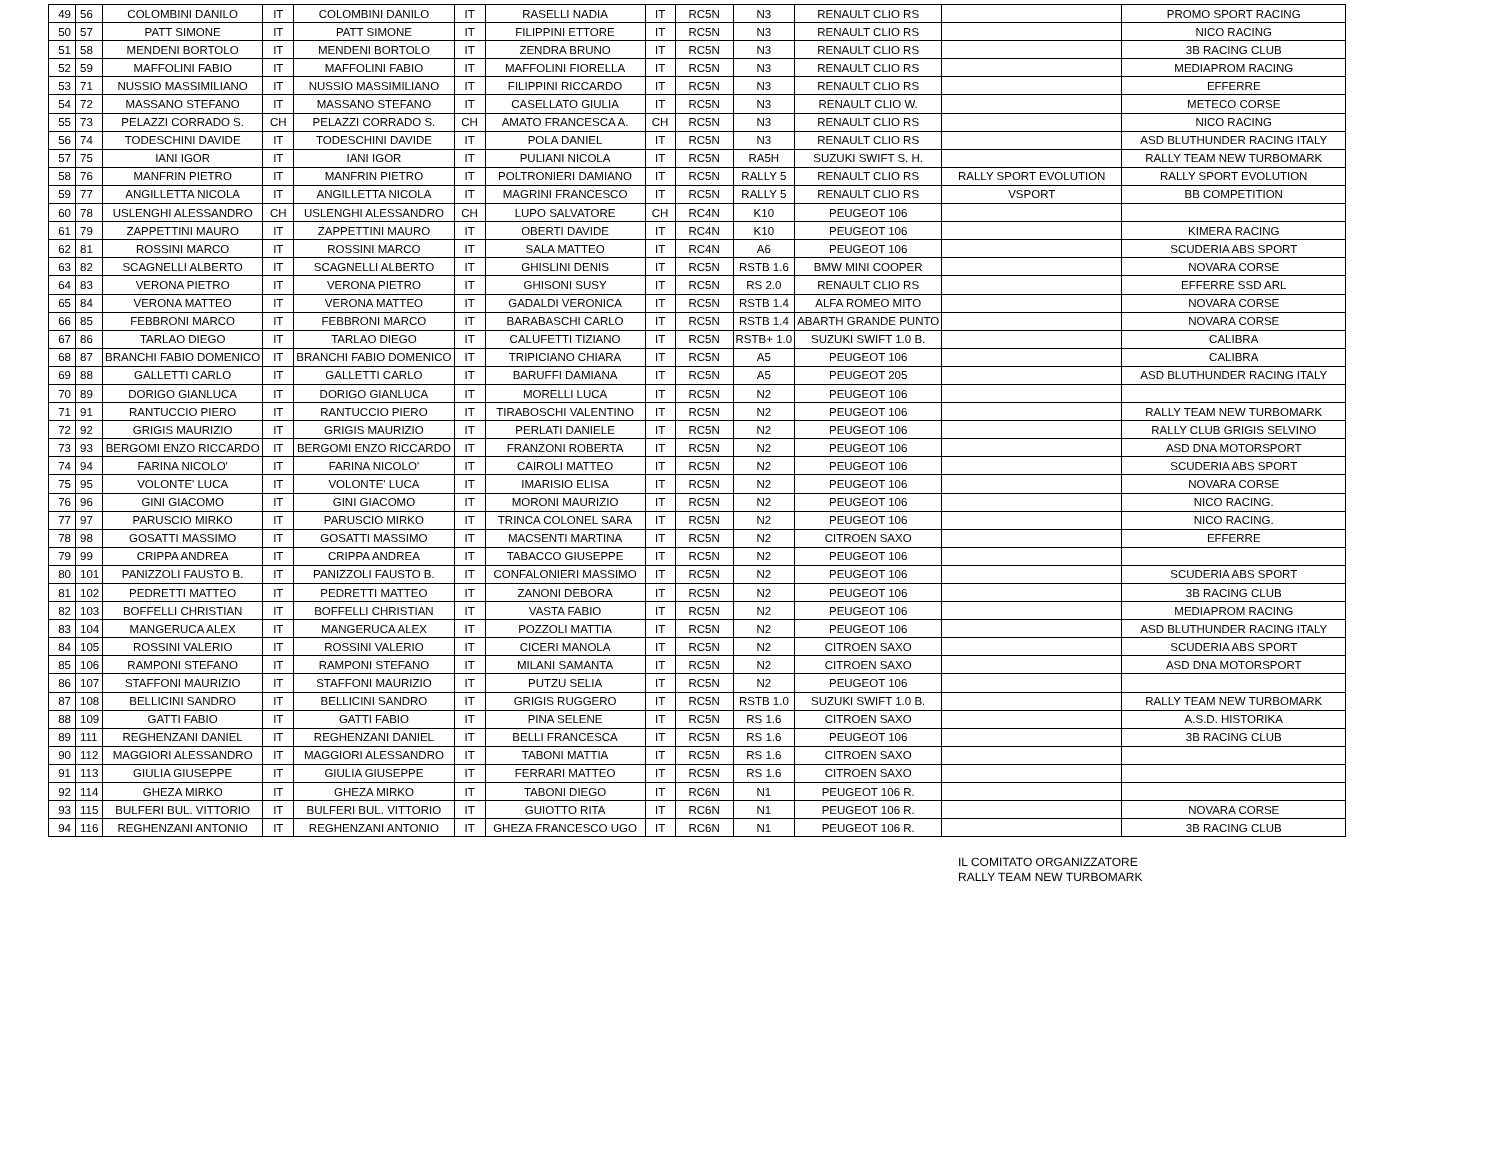| 49 | 56 | COLOMBINI DANILO | IT | COLOMBINI DANILO | IT | RASELLI NADIA | IT | RC5N | N3 | RENAULT CLIO RS | | PROMO SPORT RACING |
| 50 | 57 | PATT SIMONE | IT | PATT SIMONE | IT | FILIPPINI ETTORE | IT | RC5N | N3 | RENAULT CLIO RS | | NICO RACING |
| 51 | 58 | MENDENI BORTOLO | IT | MENDENI BORTOLO | IT | ZENDRA BRUNO | IT | RC5N | N3 | RENAULT CLIO RS | | 3B RACING CLUB |
| 52 | 59 | MAFFOLINI FABIO | IT | MAFFOLINI FABIO | IT | MAFFOLINI FIORELLA | IT | RC5N | N3 | RENAULT CLIO RS | | MEDIAPROM RACING |
| 53 | 71 | NUSSIO MASSIMILIANO | IT | NUSSIO MASSIMILIANO | IT | FILIPPINI RICCARDO | IT | RC5N | N3 | RENAULT CLIO RS | | EFFERRE |
| 54 | 72 | MASSANO STEFANO | IT | MASSANO STEFANO | IT | CASELLATO GIULIA | IT | RC5N | N3 | RENAULT CLIO W. | | METECO CORSE |
| 55 | 73 | PELAZZI CORRADO S. | CH | PELAZZI CORRADO S. | CH | AMATO FRANCESCA A. | CH | RC5N | N3 | RENAULT CLIO RS | | NICO RACING |
| 56 | 74 | TODESCHINI DAVIDE | IT | TODESCHINI DAVIDE | IT | POLA DANIEL | IT | RC5N | N3 | RENAULT CLIO RS | | ASD BLUTHUNDER RACING ITALY |
| 57 | 75 | IANI IGOR | IT | IANI IGOR | IT | PULIANI NICOLA | IT | RC5N | RA5H | SUZUKI SWIFT S. H. | | RALLY TEAM NEW TURBOMARK |
| 58 | 76 | MANFRIN PIETRO | IT | MANFRIN PIETRO | IT | POLTRONIERI DAMIANO | IT | RC5N | RALLY 5 | RENAULT CLIO RS | RALLY SPORT EVOLUTION | RALLY SPORT EVOLUTION |
| 59 | 77 | ANGILLETTA NICOLA | IT | ANGILLETTA NICOLA | IT | MAGRINI FRANCESCO | IT | RC5N | RALLY 5 | RENAULT CLIO RS | VSPORT | BB COMPETITION |
| 60 | 78 | USLENGHI ALESSANDRO | CH | USLENGHI ALESSANDRO | CH | LUPO SALVATORE | CH | RC4N | K10 | PEUGEOT 106 | | |
| 61 | 79 | ZAPPETTINI MAURO | IT | ZAPPETTINI MAURO | IT | OBERTI DAVIDE | IT | RC4N | K10 | PEUGEOT 106 | | KIMERA RACING |
| 62 | 81 | ROSSINI MARCO | IT | ROSSINI MARCO | IT | SALA MATTEO | IT | RC4N | A6 | PEUGEOT 106 | | SCUDERIA ABS SPORT |
| 63 | 82 | SCAGNELLI ALBERTO | IT | SCAGNELLI ALBERTO | IT | GHISLINI DENIS | IT | RC5N | RSTB 1.6 | BMW MINI COOPER | | NOVARA CORSE |
| 64 | 83 | VERONA PIETRO | IT | VERONA PIETRO | IT | GHISONI SUSY | IT | RC5N | RS 2.0 | RENAULT CLIO RS | | EFFERRE SSD ARL |
| 65 | 84 | VERONA MATTEO | IT | VERONA MATTEO | IT | GADALDI VERONICA | IT | RC5N | RSTB 1.4 | ALFA ROMEO MITO | | NOVARA CORSE |
| 66 | 85 | FEBBRONI MARCO | IT | FEBBRONI MARCO | IT | BARABASCHI CARLO | IT | RC5N | RSTB 1.4 | ABARTH GRANDE PUNTO | | NOVARA CORSE |
| 67 | 86 | TARLAO DIEGO | IT | TARLAO DIEGO | IT | CALUFETTI TIZIANO | IT | RC5N | RSTB+ 1.0 | SUZUKI SWIFT 1.0 B. | | CALIBRA |
| 68 | 87 | BRANCHI FABIO DOMENICO | IT | BRANCHI FABIO DOMENICO | IT | TRIPICIANO CHIARA | IT | RC5N | A5 | PEUGEOT 106 | | CALIBRA |
| 69 | 88 | GALLETTI CARLO | IT | GALLETTI CARLO | IT | BARUFFI DAMIANA | IT | RC5N | A5 | PEUGEOT 205 | | ASD BLUTHUNDER RACING ITALY |
| 70 | 89 | DORIGO GIANLUCA | IT | DORIGO GIANLUCA | IT | MORELLI LUCA | IT | RC5N | N2 | PEUGEOT 106 | | |
| 71 | 91 | RANTUCCIO PIERO | IT | RANTUCCIO PIERO | IT | TIRABOSCHI VALENTINO | IT | RC5N | N2 | PEUGEOT 106 | | RALLY TEAM NEW TURBOMARK |
| 72 | 92 | GRIGIS MAURIZIO | IT | GRIGIS MAURIZIO | IT | PERLATI DANIELE | IT | RC5N | N2 | PEUGEOT 106 | | RALLY CLUB GRIGIS SELVINO |
| 73 | 93 | BERGOMI ENZO RICCARDO | IT | BERGOMI ENZO RICCARDO | IT | FRANZONI ROBERTA | IT | RC5N | N2 | PEUGEOT 106 | | ASD DNA MOTORSPORT |
| 74 | 94 | FARINA NICOLO' | IT | FARINA NICOLO' | IT | CAIROLI MATTEO | IT | RC5N | N2 | PEUGEOT 106 | | SCUDERIA ABS SPORT |
| 75 | 95 | VOLONTE' LUCA | IT | VOLONTE' LUCA | IT | IMARISIO ELISA | IT | RC5N | N2 | PEUGEOT 106 | | NOVARA CORSE |
| 76 | 96 | GINI GIACOMO | IT | GINI GIACOMO | IT | MORONI MAURIZIO | IT | RC5N | N2 | PEUGEOT 106 | | NICO RACING. |
| 77 | 97 | PARUSCIO MIRKO | IT | PARUSCIO MIRKO | IT | TRINCA COLONEL SARA | IT | RC5N | N2 | PEUGEOT 106 | | NICO RACING. |
| 78 | 98 | GOSATTI MASSIMO | IT | GOSATTI MASSIMO | IT | MACSENTI MARTINA | IT | RC5N | N2 | CITROEN SAXO | | EFFERRE |
| 79 | 99 | CRIPPA ANDREA | IT | CRIPPA ANDREA | IT | TABACCO GIUSEPPE | IT | RC5N | N2 | PEUGEOT 106 | | |
| 80 | 101 | PANIZZOLI FAUSTO B. | IT | PANIZZOLI FAUSTO B. | IT | CONFALONIERI MASSIMO | IT | RC5N | N2 | PEUGEOT 106 | | SCUDERIA ABS SPORT |
| 81 | 102 | PEDRETTI MATTEO | IT | PEDRETTI MATTEO | IT | ZANONI DEBORA | IT | RC5N | N2 | PEUGEOT 106 | | 3B RACING CLUB |
| 82 | 103 | BOFFELLI CHRISTIAN | IT | BOFFELLI CHRISTIAN | IT | VASTA FABIO | IT | RC5N | N2 | PEUGEOT 106 | | MEDIAPROM RACING |
| 83 | 104 | MANGERUCA ALEX | IT | MANGERUCA ALEX | IT | POZZOLI MATTIA | IT | RC5N | N2 | PEUGEOT 106 | | ASD BLUTHUNDER RACING ITALY |
| 84 | 105 | ROSSINI VALERIO | IT | ROSSINI VALERIO | IT | CICERI MANOLA | IT | RC5N | N2 | CITROEN SAXO | | SCUDERIA ABS SPORT |
| 85 | 106 | RAMPONI STEFANO | IT | RAMPONI STEFANO | IT | MILANI SAMANTA | IT | RC5N | N2 | CITROEN SAXO | | ASD DNA MOTORSPORT |
| 86 | 107 | STAFFONI MAURIZIO | IT | STAFFONI MAURIZIO | IT | PUTZU SELIA | IT | RC5N | N2 | PEUGEOT 106 | | |
| 87 | 108 | BELLICINI SANDRO | IT | BELLICINI SANDRO | IT | GRIGIS RUGGERO | IT | RC5N | RSTB 1.0 | SUZUKI SWIFT 1.0 B. | | RALLY TEAM NEW TURBOMARK |
| 88 | 109 | GATTI FABIO | IT | GATTI FABIO | IT | PINA SELENE | IT | RC5N | RS 1.6 | CITROEN SAXO | | A.S.D. HISTORIKA |
| 89 | 111 | REGHENZANI DANIEL | IT | REGHENZANI DANIEL | IT | BELLI FRANCESCA | IT | RC5N | RS 1.6 | PEUGEOT 106 | | 3B RACING CLUB |
| 90 | 112 | MAGGIORI ALESSANDRO | IT | MAGGIORI ALESSANDRO | IT | TABONI MATTIA | IT | RC5N | RS 1.6 | CITROEN SAXO | | |
| 91 | 113 | GIULIA GIUSEPPE | IT | GIULIA GIUSEPPE | IT | FERRARI MATTEO | IT | RC5N | RS 1.6 | CITROEN SAXO | | |
| 92 | 114 | GHEZA MIRKO | IT | GHEZA MIRKO | IT | TABONI DIEGO | IT | RC6N | N1 | PEUGEOT 106 R. | | |
| 93 | 115 | BULFERI BUL. VITTORIO | IT | BULFERI BUL. VITTORIO | IT | GUIOTTO RITA | IT | RC6N | N1 | PEUGEOT 106 R. | | NOVARA CORSE |
| 94 | 116 | REGHENZANI ANTONIO | IT | REGHENZANI ANTONIO | IT | GHEZA FRANCESCO UGO | IT | RC6N | N1 | PEUGEOT 106 R. | | 3B RACING CLUB |
IL COMITATO ORGANIZZATORE
RALLY TEAM NEW TURBOMARK